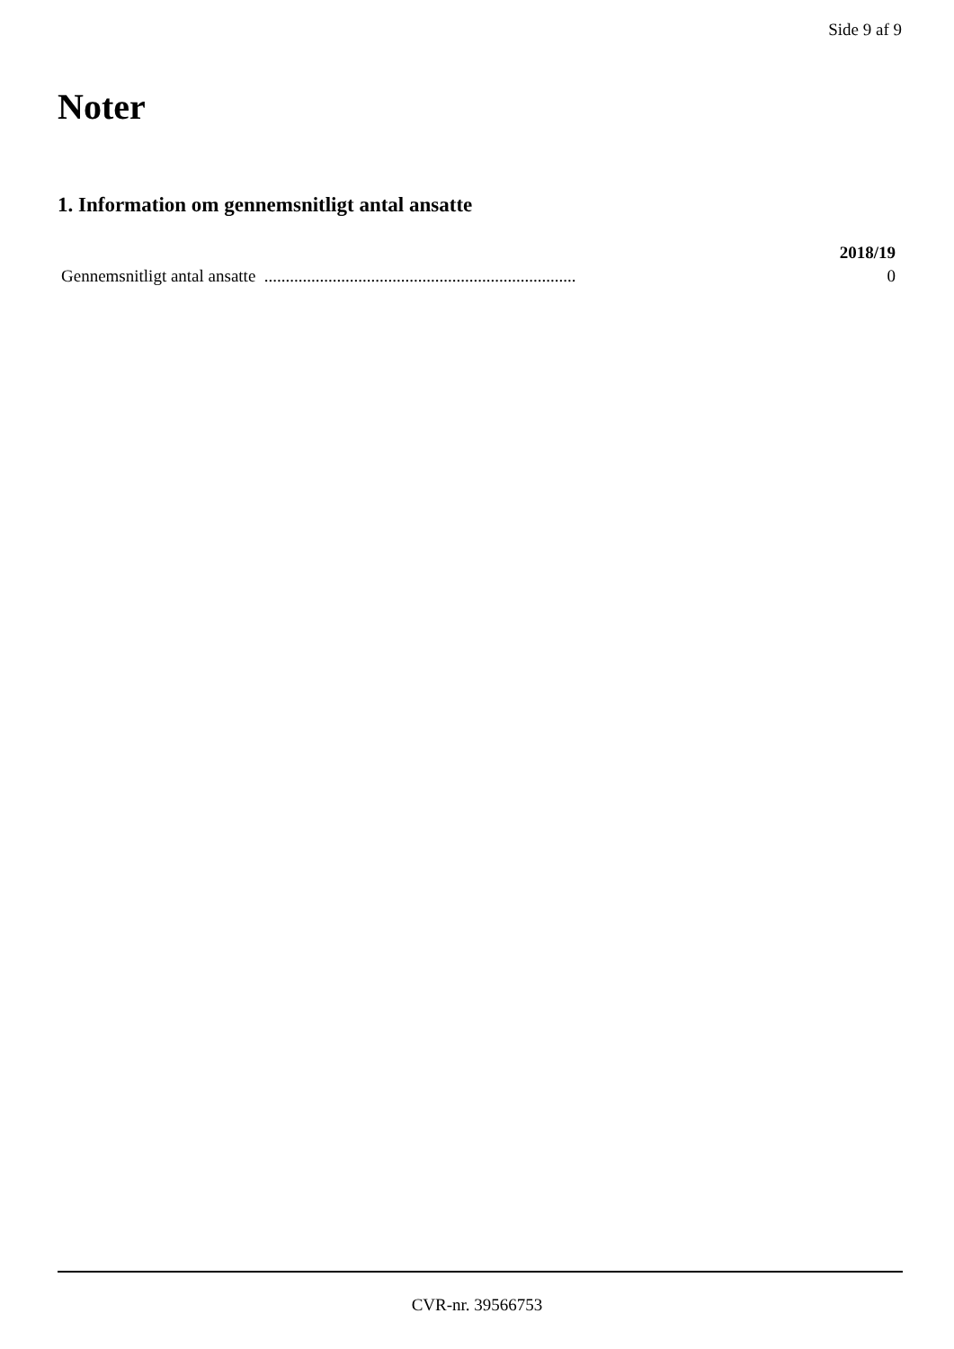Side 9 af 9
Noter
1. Information om gennemsnitligt antal ansatte
| | 2018/19 |
| --- | --- |
| Gennemsnitligt antal ansatte ......................................................................... | 0 |
CVR-nr. 39566753